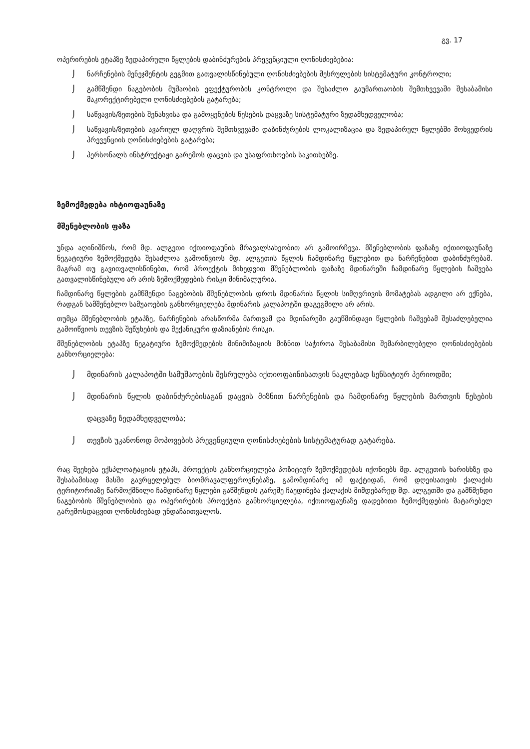გვ. 17
ოპერირების ეტაპზე ზედაპირული წყლების დაბინძურების პრევენციული ღონისძიებებია:
⌡ ნარჩენების მენეჯმენტის გეგმით გათვალისწინებული ღონისძიებების შესრულების სისტემატური კონტროლი;
⌡ გამწმენდი ნაგებობის მუშაობის ეფექტურობის კონტროლი და შესაძლო გაუმართაობის შემთხვევაში შესაბამისი მაკორექტირებელი ღონისძიებების გატარება;
⌡ საწვავის/ზეთების შენახვისა და გამოყენების წესების დაცვაზე სისტემატური ზედამხედველობა;
⌡ საწვავის/ზეთების ავარიულ დაღვრის შემთხვევაში დაბინძურების ლოკალიზაცია და ზედაპირულ წყლებში მოხვედრის პრევენციის ღონისძიებების გატარება;
⌡ პერსონალს ინსტრუქტაჟი გარემოს დაცვის და უსაფრთხოების საკითხებზე.
ზემოქმედება იხტიოფაუნაზე
მშენებლობის ფაზა
უნდა აღინიშნოს, რომ მდ. ალგეთი იქთიოფაუნის მრავალსახეობით არ გამოირჩევა. მშენებლობის ფაზაზე იქთიოფაუნაზე ნეგატიური ზემოქმედება შესაძლოა გამოიწვიოს მდ. ალგეთის წყლის ჩამდინარე წყლებით და ნარჩენებით დაბინძურებამ. მაგრამ თუ გავითვალისწინებთ, რომ პროექტის მიხედვით მშენებლობის ფაზაზე მდინარეში ჩამდინარე წყლების ჩაშვება გათვალისწინებული არ არის ზემოქმედების რისკი მინიმალურია.
ჩამდინარე წყლების გამწმენდი ნაგებობის მშენებლობის დროს მდინარის წყლის სიმღვრივის მომატებას ადგილი არ ექნება, რადგან სამშენებლო სამუაოების განხორციელება მდინარის კალაპოტში დაგეგმილი არ არის.
თუმცა მშენებლობის ეტაპზე, ნარჩენების არასწორმა მართვამ და მდინარეში გაუწმინდავი წყლების ჩაშვებამ შესაძლებელია გამოიწვიოს თევზის შეწუხების და მექანიკური დაზიანების რისკი.
მშენებლობის ეტაპზე ნეგატიური ზემოქმედების მინიმიზაციის მიზნით საჭიროა შესაბამისი შემარბილებელი ღონისძიებების განხორციელება:
⌡ მდინარის კალაპოტში სამუშაოების შესრულება იქთიოფაინისათვის ნაკლებად სენსიტიურ პერიოდში;
⌡ მდინარის წყლის დაბინძურებისაგან დაცვის მიზნით ნარჩენების და ჩამდინარე წყლების მართვის წესების დაცვაზე ზედამხედველობა;
⌡ თევზის უკანონოდ მოპოვების პრევენციული ღონისძიებების სისტემატურად გატარება.
რაც შეეხება ექსპლოატაციის ეტაპს, პროექტის განხორციელება პოზიტიურ ზემოქმედებას იქონიებს მდ. ალგეთის ხარისხზე და შესაბამისად მასში გავრცელებულ ბიომრავალფეროვნებაზე, გამომდინარე იმ ფაქტიდან, რომ დღეისათვის ქალაქის ტერიტორიაზე წარმოქმნილი ჩამდინარე წყლები გაწმენდის გარეშე ჩაედინება ქალაქის მიმდებარედ მდ. ალგეთში და გამწმენდი ნაგებობის მშენებლობის და ოპერირების პროექტის განხორციელება, იქთიოფაუნაზე დადებითი ზემოქმედების მატარებელ გარემოსდაცვით ღონისძიებად უნდაჩაითვალოს.